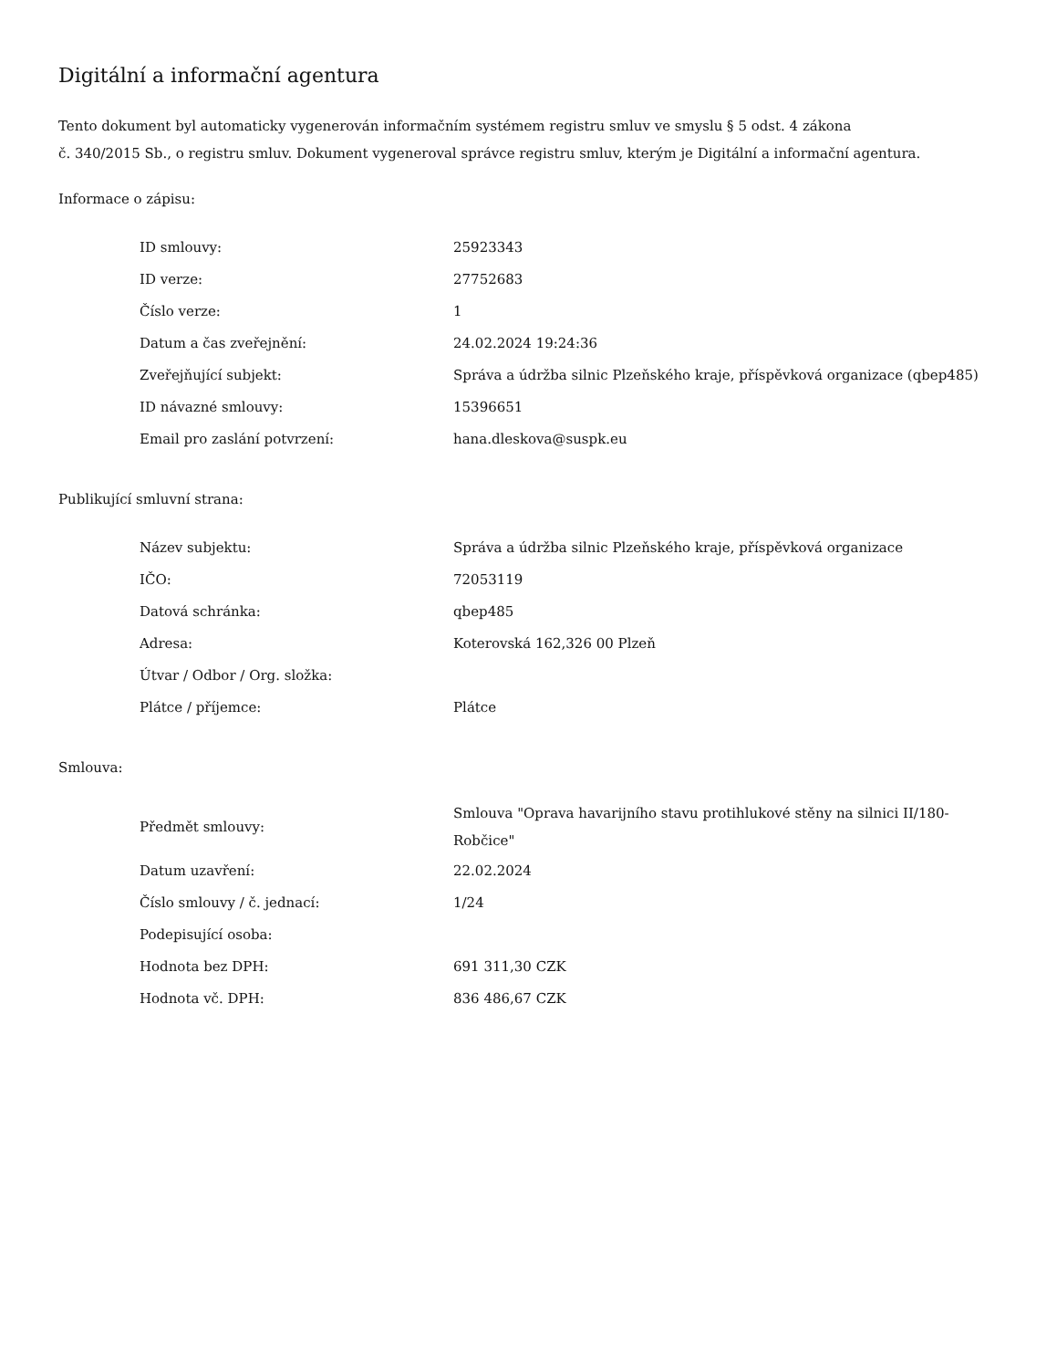Digitální a informační agentura
Tento dokument byl automaticky vygenerován informačním systémem registru smluv ve smyslu § 5 odst. 4 zákona
č. 340/2015 Sb., o registru smluv. Dokument vygeneroval správce registru smluv, kterým je Digitální a informační agentura.
Informace o zápisu:
| ID smlouvy: | 25923343 |
| ID verze: | 27752683 |
| Číslo verze: | 1 |
| Datum a čas zveřejnění: | 24.02.2024 19:24:36 |
| Zveřejňující subjekt: | Správa a údržba silnic Plzeňského kraje, příspěvková organizace (qbep485) |
| ID návazné smlouvy: | 15396651 |
| Email pro zaslání potvrzení: | hana.dleskova@suspk.eu |
Publikující smluvní strana:
| Název subjektu: | Správa a údržba silnic Plzeňského kraje, příspěvková organizace |
| IČO: | 72053119 |
| Datová schránka: | qbep485 |
| Adresa: | Koterovská 162,326 00 Plzeň |
| Útvar / Odbor / Org. složka: | |
| Plátce / příjemce: | Plátce |
Smlouva:
| Předmět smlouvy: | Smlouva "Oprava havarijního stavu protihlukové stěny na silnici II/180-Robčice" |
| Datum uzavření: | 22.02.2024 |
| Číslo smlouvy / č. jednací: | 1/24 |
| Podepisující osoba: | |
| Hodnota bez DPH: | 691 311,30 CZK |
| Hodnota vč. DPH: | 836 486,67 CZK |